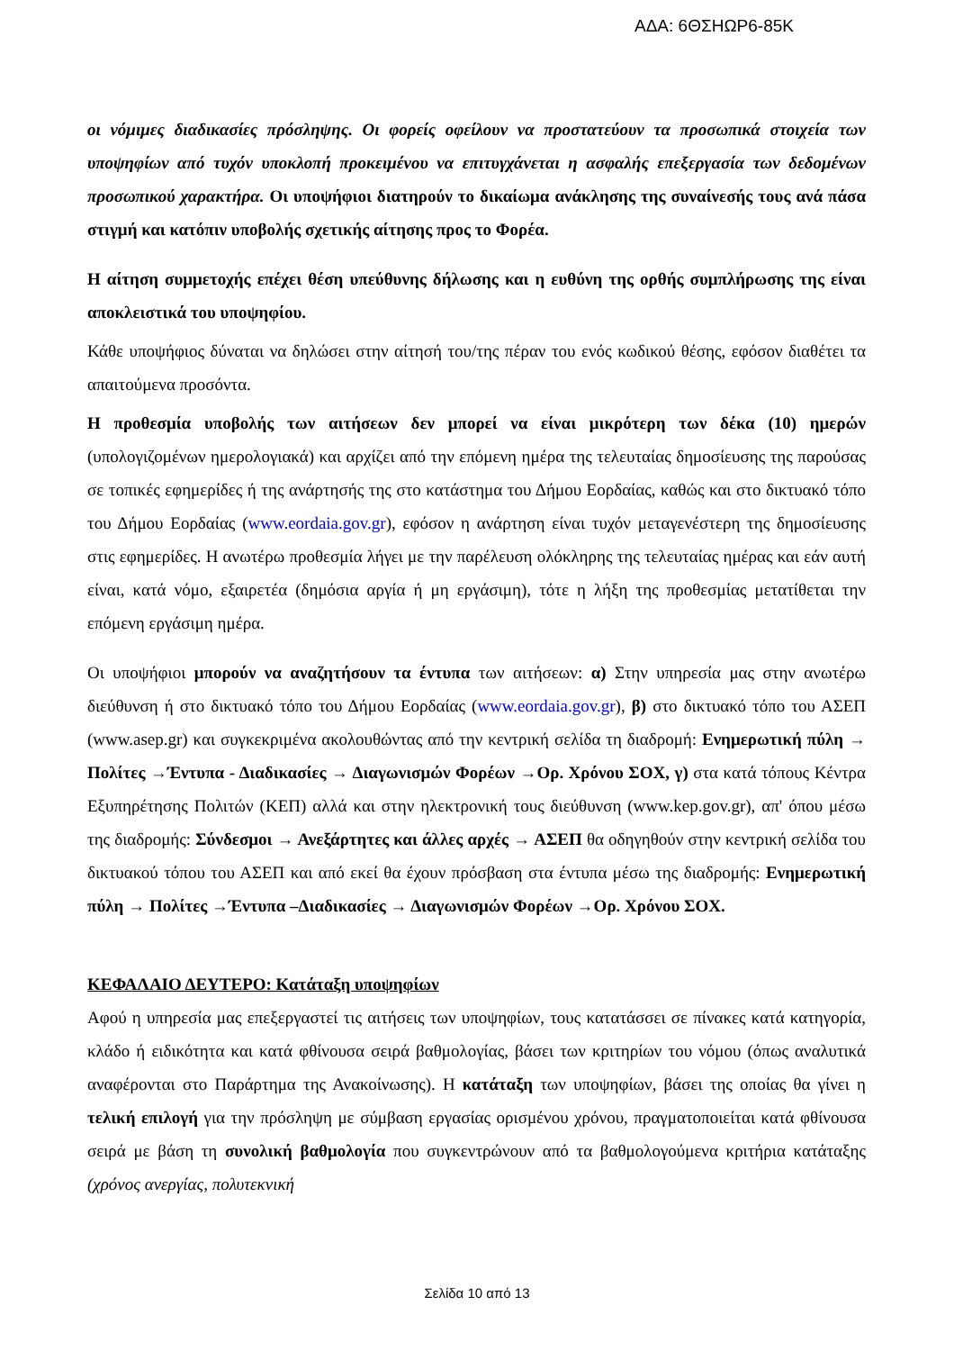ΑΔΑ: 6ΘΣΗΩΡ6-85Κ
οι νόμιμες διαδικασίες πρόσληψης. Οι φορείς οφείλουν να προστατεύουν τα προσωπικά στοιχεία των υποψηφίων από τυχόν υποκλοπή προκειμένου να επιτυγχάνεται η ασφαλής επεξεργασία των δεδομένων προσωπικού χαρακτήρα. Οι υποψήφιοι διατηρούν το δικαίωμα ανάκλησης της συναίνεσής τους ανά πάσα στιγμή και κατόπιν υποβολής σχετικής αίτησης προς το Φορέα.
Η αίτηση συμμετοχής επέχει θέση υπεύθυνης δήλωσης και η ευθύνη της ορθής συμπλήρωσης της είναι αποκλειστικά του υποψηφίου.
Κάθε υποψήφιος δύναται να δηλώσει στην αίτησή του/της πέραν του ενός κωδικού θέσης, εφόσον διαθέτει τα απαιτούμενα προσόντα.
Η προθεσμία υποβολής των αιτήσεων δεν μπορεί να είναι μικρότερη των δέκα (10) ημερών (υπολογιζομένων ημερολογιακά) και αρχίζει από την επόμενη ημέρα της τελευταίας δημοσίευσης της παρούσας σε τοπικές εφημερίδες ή της ανάρτησής της στο κατάστημα του Δήμου Εορδαίας, καθώς και στο δικτυακό τόπο του Δήμου Εορδαίας (www.eordaia.gov.gr), εφόσον η ανάρτηση είναι τυχόν μεταγενέστερη της δημοσίευσης στις εφημερίδες. Η ανωτέρω προθεσμία λήγει με την παρέλευση ολόκληρης της τελευταίας ημέρας και εάν αυτή είναι, κατά νόμο, εξαιρετέα (δημόσια αργία ή μη εργάσιμη), τότε η λήξη της προθεσμίας μετατίθεται την επόμενη εργάσιμη ημέρα.
Οι υποψήφιοι μπορούν να αναζητήσουν τα έντυπα των αιτήσεων: α) Στην υπηρεσία μας στην ανωτέρω διεύθυνση ή στο δικτυακό τόπο του Δήμου Εορδαίας (www.eordaia.gov.gr), β) στο δικτυακό τόπο του ΑΣΕΠ (www.asep.gr) και συγκεκριμένα ακολουθώντας από την κεντρική σελίδα τη διαδρομή: Ενημερωτική πύλη → Πολίτες →Έντυπα - Διαδικασίες → Διαγωνισμών Φορέων →Ορ. Χρόνου ΣΟΧ, γ) στα κατά τόπους Κέντρα Εξυπηρέτησης Πολιτών (ΚΕΠ) αλλά και στην ηλεκτρονική τους διεύθυνση (www.kep.gov.gr), απ' όπου μέσω της διαδρομής: Σύνδεσμοι → Ανεξάρτητες και άλλες αρχές → ΑΣΕΠ θα οδηγηθούν στην κεντρική σελίδα του δικτυακού τόπου του ΑΣΕΠ και από εκεί θα έχουν πρόσβαση στα έντυπα μέσω της διαδρομής: Ενημερωτική πύλη → Πολίτες →Έντυπα –Διαδικασίες → Διαγωνισμών Φορέων →Ορ. Χρόνου ΣΟΧ.
ΚΕΦΑΛΑΙΟ ΔΕΥΤΕΡΟ: Κατάταξη υποψηφίων
Αφού η υπηρεσία μας επεξεργαστεί τις αιτήσεις των υποψηφίων, τους κατατάσσει σε πίνακες κατά κατηγορία, κλάδο ή ειδικότητα και κατά φθίνουσα σειρά βαθμολογίας, βάσει των κριτηρίων του νόμου (όπως αναλυτικά αναφέρονται στο Παράρτημα της Ανακοίνωσης). Η κατάταξη των υποψηφίων, βάσει της οποίας θα γίνει η τελική επιλογή για την πρόσληψη με σύμβαση εργασίας ορισμένου χρόνου, πραγματοποιείται κατά φθίνουσα σειρά με βάση τη συνολική βαθμολογία που συγκεντρώνουν από τα βαθμολογούμενα κριτήρια κατάταξης (χρόνος ανεργίας, πολυτεκνική
Σελίδα 10 από 13